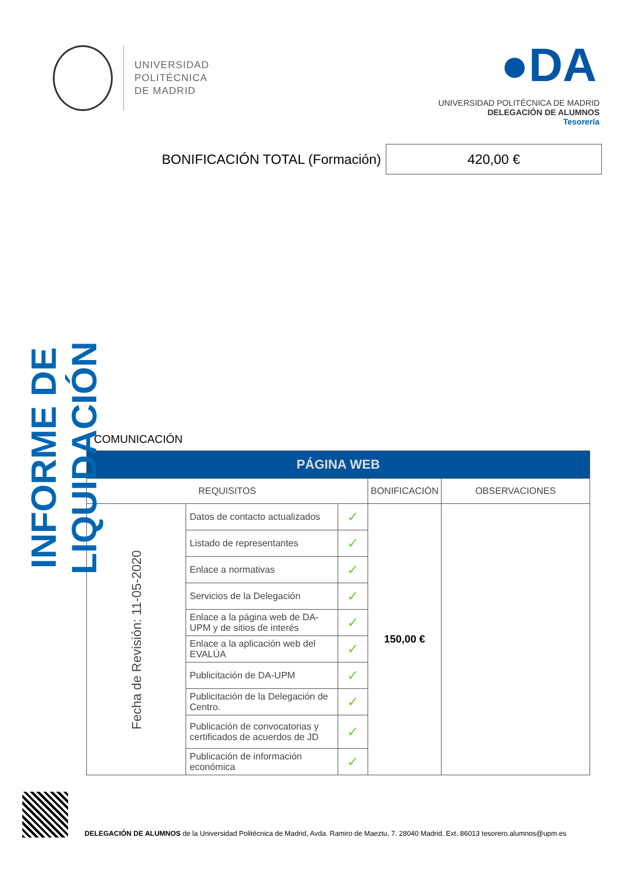UNIVERSIDAD
POLITÉCNICA
DE MADRID
●DA
UNIVERSIDAD POLITÉCNICA DE MADRID
DELEGACIÓN DE ALUMNOS
Tesorería
BONIFICACIÓN TOTAL (Formación)
420,00 €
INFORME DE LIQUIDACIÓN
COMUNICACIÓN
| PÁGINA WEB | | | | |
| --- | --- | --- | --- | --- |
| REQUISITOS | | | BONIFICACIÓN | OBSERVACIONES |
| Fecha de Revisión: 11-05-2020 | Datos de contacto actualizados | ✓ | 150,00 € | |
| | Listado de representantes | ✓ | | |
| | Enlace a normativas | ✓ | | |
| | Servicios de la Delegación | ✓ | | |
| | Enlace a la página web de DA-UPM y de sitios de interés | ✓ | | |
| | Enlace a la aplicación web del EVALÚA | ✓ | | |
| | Publicitación de DA-UPM | ✓ | | |
| | Publicitación de la Delegación de Centro. | ✓ | | |
| | Publicación de convocatorias y certificados de acuerdos de JD | ✓ | | |
| | Publicación de información económica | ✓ | | |
DELEGACIÓN DE ALUMNOS de la Universidad Politécnica de Madrid, Avda. Ramiro de Maeztu, 7. 28040 Madrid. Ext. 86013 tesorero.alumnos@upm.es